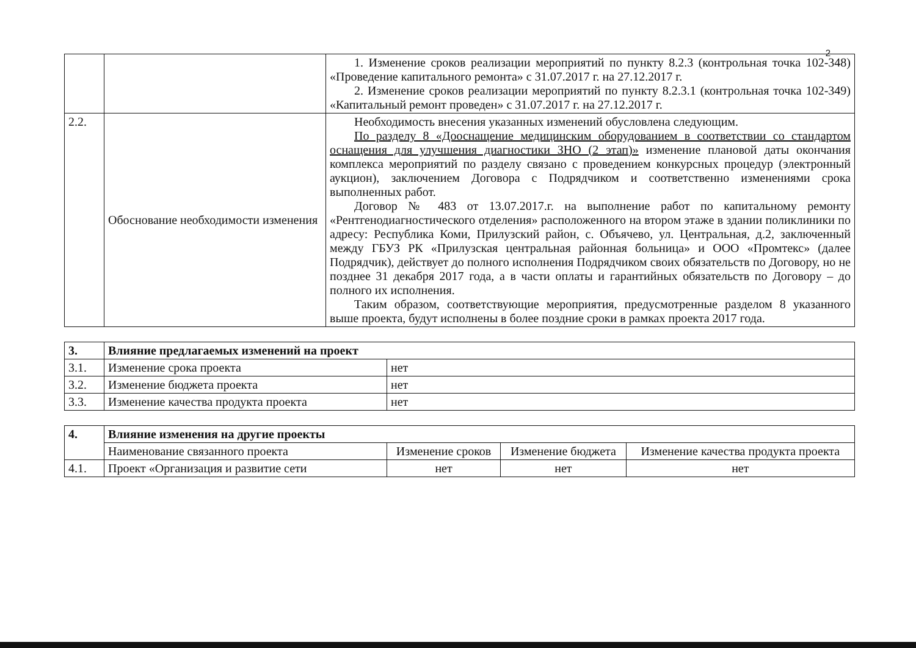2
| | | 1. Изменение сроков реализации мероприятий по пункту 8.2.3 (контрольная точка 102-348) «Проведение капитального ремонта» с 31.07.2017 г. на 27.12.2017 г. 2. Изменение сроков реализации мероприятий по пункту 8.2.3.1 (контрольная точка 102-349) «Капитальный ремонт проведен» с 31.07.2017 г. на 27.12.2017 г. |
| 2.2. | Обоснование необходимости изменения | Необходимость внесения указанных изменений обусловлена следующим. По разделу 8 «Дооснащение медицинским оборудованием в соответствии со стандартом оснащения для улучшения диагностики ЗНО (2 этап)» изменение плановой даты окончания комплекса мероприятий по разделу связано с проведением конкурсных процедур (электронный аукцион), заключением Договора с Подрядчиком и соответственно изменениями срока выполненных работ. Договор № 483 от 13.07.2017.г. на выполнение работ по капитальному ремонту «Рентгенодиагностического отделения» расположенного на втором этаже в здании поликлиники по адресу: Республика Коми, Прилузский район, с. Объячево, ул. Центральная, д.2, заключенный между ГБУЗ РК «Прилузская центральная районная больница» и ООО «Промтекс» (далее Подрядчик), действует до полного исполнения Подрядчиком своих обязательств по Договору, но не позднее 31 декабря 2017 года, а в части оплаты и гарантийных обязательств по Договору – до полного их исполнения. Таким образом, соответствующие мероприятия, предусмотренные разделом 8 указанного выше проекта, будут исполнены в более поздние сроки в рамках проекта 2017 года. |
| 3. | Влияние предлагаемых изменений на проект | |
| --- | --- | --- |
| 3.1. | Изменение срока проекта | нет |
| 3.2. | Изменение бюджета проекта | нет |
| 3.3. | Изменение качества продукта проекта | нет |
| 4. | Влияние изменения на другие проекты | | | |
| --- | --- | --- | --- | --- |
| | Наименование связанного проекта | Изменение сроков | Изменение бюджета | Изменение качества продукта проекта |
| 4.1. | Проект «Организация и развитие сети | нет | нет | нет |